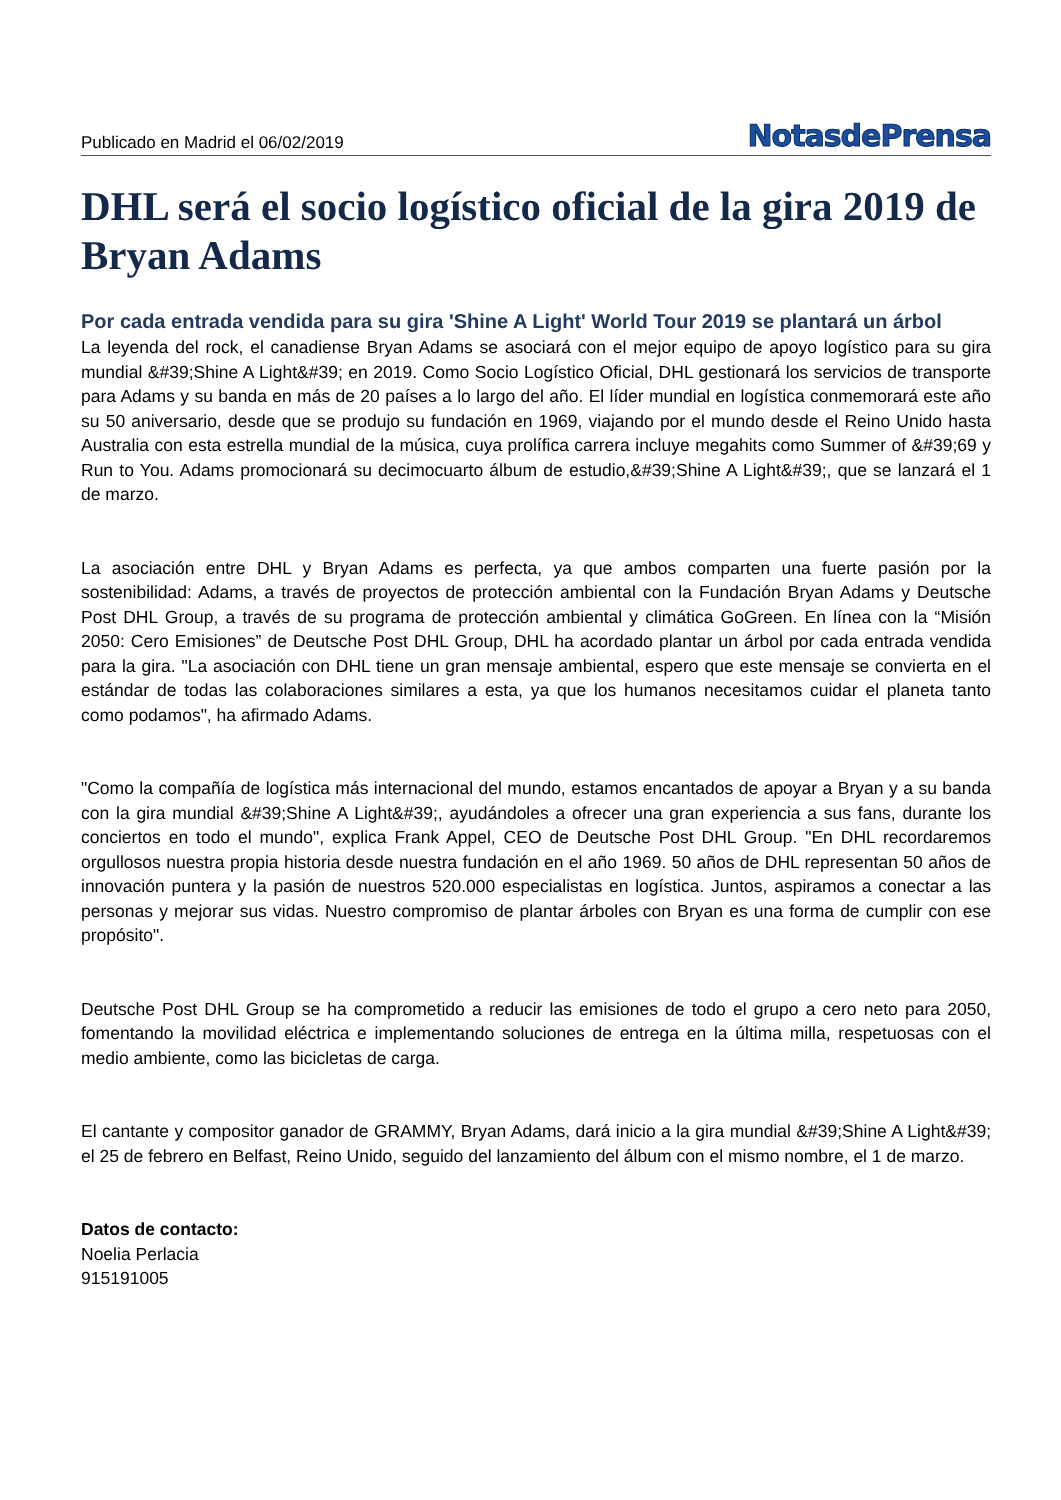Publicado en Madrid el 06/02/2019
NotasdePrensa
DHL será el socio logístico oficial de la gira 2019 de Bryan Adams
Por cada entrada vendida para su gira 'Shine A Light' World Tour 2019 se plantará un árbol
La leyenda del rock, el canadiense Bryan Adams se asociará con el mejor equipo de apoyo logístico para su gira mundial &#39;Shine A Light&#39; en 2019. Como Socio Logístico Oficial, DHL gestionará los servicios de transporte para Adams y su banda en más de 20 países a lo largo del año. El líder mundial en logística conmemorará este año su 50 aniversario, desde que se produjo su fundación en 1969, viajando por el mundo desde el Reino Unido hasta Australia con esta estrella mundial de la música, cuya prolífica carrera incluye megahits como Summer of &#39;69 y Run to You. Adams promocionará su decimocuarto álbum de estudio,&#39;Shine A Light&#39;, que se lanzará el 1 de marzo.
La asociación entre DHL y Bryan Adams es perfecta, ya que ambos comparten una fuerte pasión por la sostenibilidad: Adams, a través de proyectos de protección ambiental con la Fundación Bryan Adams y Deutsche Post DHL Group, a través de su programa de protección ambiental y climática GoGreen. En línea con la “Misión 2050: Cero Emisiones” de Deutsche Post DHL Group, DHL ha acordado plantar un árbol por cada entrada vendida para la gira. "La asociación con DHL tiene un gran mensaje ambiental, espero que este mensaje se convierta en el estándar de todas las colaboraciones similares a esta, ya que los humanos necesitamos cuidar el planeta tanto como podamos", ha afirmado Adams.
"Como la compañía de logística más internacional del mundo, estamos encantados de apoyar a Bryan y a su banda con la gira mundial &#39;Shine A Light&#39;, ayudándoles a ofrecer una gran experiencia a sus fans, durante los conciertos en todo el mundo", explica Frank Appel, CEO de Deutsche Post DHL Group. "En DHL recordaremos orgullosos nuestra propia historia desde nuestra fundación en el año 1969. 50 años de DHL representan 50 años de innovación puntera y la pasión de nuestros 520.000 especialistas en logística. Juntos, aspiramos a conectar a las personas y mejorar sus vidas. Nuestro compromiso de plantar árboles con Bryan es una forma de cumplir con ese propósito".
Deutsche Post DHL Group se ha comprometido a reducir las emisiones de todo el grupo a cero neto para 2050, fomentando la movilidad eléctrica e implementando soluciones de entrega en la última milla, respetuosas con el medio ambiente, como las bicicletas de carga.
El cantante y compositor ganador de GRAMMY, Bryan Adams, dará inicio a la gira mundial &#39;Shine A Light&#39; el 25 de febrero en Belfast, Reino Unido, seguido del lanzamiento del álbum con el mismo nombre, el 1 de marzo.
Datos de contacto:
Noelia Perlacia
915191005